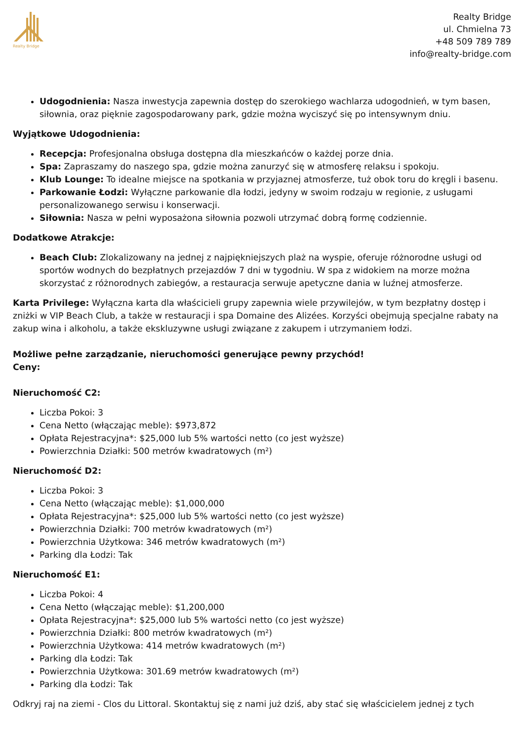Realty Bridge
Realty Bridge
ul. Chmielna 73
+48 509 789 789
info@realty-bridge.com
Udogodnienia: Nasza inwestycja zapewnia dostęp do szerokiego wachlarza udogodnień, w tym basen, siłownia, oraz pięknie zagospodarowany park, gdzie można wyciszyć się po intensywnym dniu.
Wyjątkowe Udogodnienia:
Recepcja: Profesjonalna obsługa dostępna dla mieszkańców o każdej porze dnia.
Spa: Zapraszamy do naszego spa, gdzie można zanurzyć się w atmosferę relaksu i spokoju.
Klub Lounge: To idealne miejsce na spotkania w przyjaznej atmosferze, tuż obok toru do kręgli i basenu.
Parkowanie Łodzi: Wyłączne parkowanie dla łodzi, jedyny w swoim rodzaju w regionie, z usługami personalizowanego serwisu i konserwacji.
Siłownia: Nasza w pełni wyposażona siłownia pozwoli utrzymać dobrą formę codziennie.
Dodatkowe Atrakcje:
Beach Club: Zlokalizowany na jednej z najpiękniejszych plaż na wyspie, oferuje różnorodne usługi od sportów wodnych do bezpłatnych przejazdów 7 dni w tygodniu. W spa z widokiem na morze można skorzystać z różnorodnych zabiegów, a restauracja serwuje apetyczne dania w luźnej atmosferze.
Karta Privilege: Wyłączna karta dla właścicieli grupy zapewnia wiele przywilejów, w tym bezpłatny dostęp i zniżki w VIP Beach Club, a także w restauracji i spa Domaine des Alizées. Korzyści obejmują specjalne rabaty na zakup wina i alkoholu, a także ekskluzywne usługi związane z zakupem i utrzymaniem łodzi.
Możliwe pełne zarządzanie, nieruchomości generujące pewny przychód!
Ceny:
Nieruchomość C2:
Liczba Pokoi: 3
Cena Netto (włączając meble): $973,872
Opłata Rejestracyjna*: $25,000 lub 5% wartości netto (co jest wyższe)
Powierzchnia Działki: 500 metrów kwadratowych (m²)
Nieruchomość D2:
Liczba Pokoi: 3
Cena Netto (włączając meble): $1,000,000
Opłata Rejestracyjna*: $25,000 lub 5% wartości netto (co jest wyższe)
Powierzchnia Działki: 700 metrów kwadratowych (m²)
Powierzchnia Użytkowa: 346 metrów kwadratowych (m²)
Parking dla Łodzi: Tak
Nieruchomość E1:
Liczba Pokoi: 4
Cena Netto (włączając meble): $1,200,000
Opłata Rejestracyjna*: $25,000 lub 5% wartości netto (co jest wyższe)
Powierzchnia Działki: 800 metrów kwadratowych (m²)
Powierzchnia Użytkowa: 414 metrów kwadratowych (m²)
Parking dla Łodzi: Tak
Powierzchnia Użytkowa: 301.69 metrów kwadratowych (m²)
Parking dla Łodzi: Tak
Odkryj raj na ziemi - Clos du Littoral. Skontaktuj się z nami już dziś, aby stać się właścicielem jednej z tych